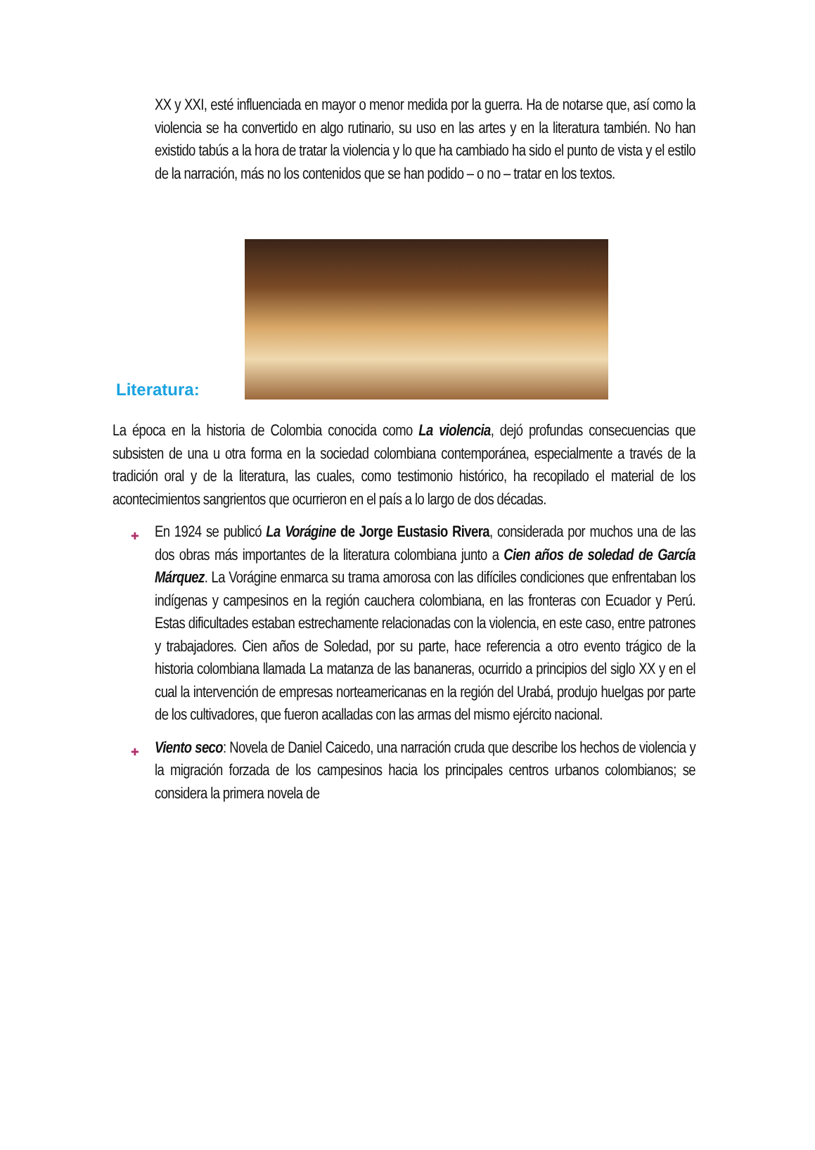XX y XXI, esté influenciada en mayor o menor medida por la guerra. Ha de notarse que, así como la violencia se ha convertido en algo rutinario, su uso en las artes y en la literatura también. No han existido tabús a la hora de tratar la violencia y lo que ha cambiado ha sido el punto de vista y el estilo de la narración, más no los contenidos que se han podido – o no – tratar en los textos.
Literatura:
La época en la historia de Colombia conocida como La violencia, dejó profundas consecuencias que subsisten de una u otra forma en la sociedad colombiana contemporánea, especialmente a través de la tradición oral y de la literatura, las cuales, como testimonio histórico, ha recopilado el material de los acontecimientos sangrientos que ocurrieron en el país a lo largo de dos décadas.
✚ En 1924 se publicó La Vorágine de Jorge Eustasio Rivera, considerada por muchos una de las dos obras más importantes de la literatura colombiana junto a Cien años de soledad de García Márquez. La Vorágine enmarca su trama amorosa con las difíciles condiciones que enfrentaban los indígenas y campesinos en la región cauchera colombiana, en las fronteras con Ecuador y Perú. Estas dificultades estaban estrechamente relacionadas con la violencia, en este caso, entre patrones y trabajadores. Cien años de Soledad, por su parte, hace referencia a otro evento trágico de la historia colombiana llamada La matanza de las bananeras, ocurrido a principios del siglo XX y en el cual la intervención de empresas norteamericanas en la región del Urabá, produjo huelgas por parte de los cultivadores, que fueron acalladas con las armas del mismo ejército nacional.
✚ Viento seco: Novela de Daniel Caicedo, una narración cruda que describe los hechos de violencia y la migración forzada de los campesinos hacia los principales centros urbanos colombianos; se considera la primera novela de